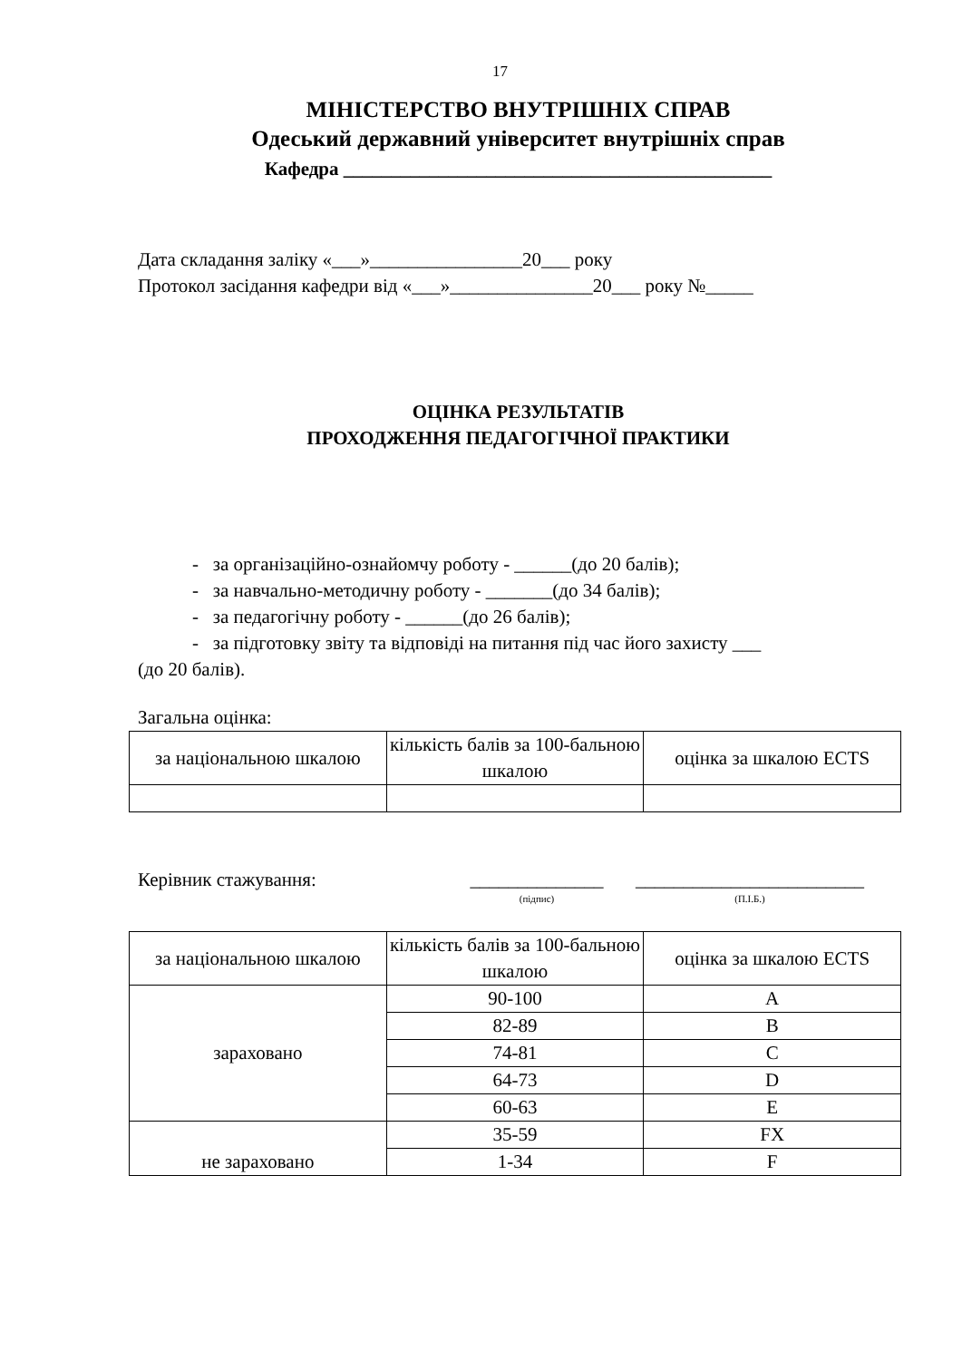17
МІНІСТЕРСТВО ВНУТРІШНІХ СПРАВ
Одеський державний університет внутрішніх справ
Кафедра _____________________________________________
Дата складання заліку «___»________________20___ року
Протокол засідання кафедри від «___»_______________20___ року №_____
ОЦІНКА РЕЗУЛЬТАТІВ
ПРОХОДЖЕННЯ ПЕДАГОГІЧНОЇ ПРАКТИКИ
- за організаційно-ознайомчу роботу - ______(до 20 балів);
- за навчально-методичну роботу - _______(до 34 балів);
- за педагогічну роботу - ______(до 26 балів);
- за підготовку звіту та відповіді на питання під час його захисту ___
(до 20 балів).
Загальна оцінка:
| за національною шкалою | кількість балів за 100-бальною шкалою | оцінка за шкалою ECTS |
| --- | --- | --- |
Керівник стажування: ______________
(підпис) ________________________
(П.І.Б.)
| за національною шкалою | кількість балів за 100-бальною шкалою | оцінка за шкалою ECTS |
| --- | --- | --- |
| зараховано | 90-100 | A |
| | 82-89 | B |
| | 74-81 | C |
| | 64-73 | D |
| | 60-63 | E |
| не зараховано | 35-59 | FX |
| | 1-34 | F |